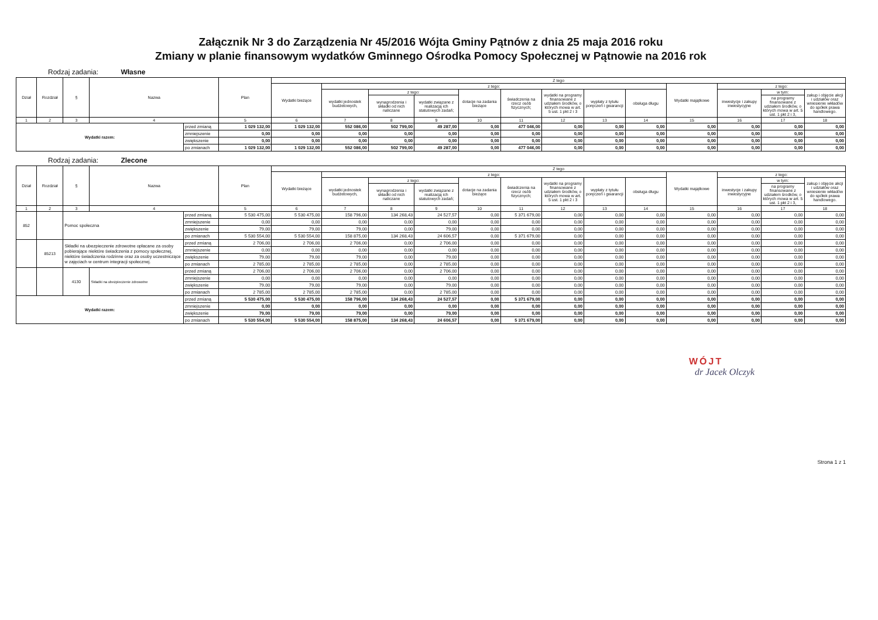Załącznik Nr 3 do Zarządzenia Nr 45/2016 Wójta Gminy Pątnów z dnia 25 maja 2016 roku
Zmiany w planie finansowym wydatków Gminnego Ośrodka Pomocy Społecznej w Pątnowie na 2016 rok
Rodzaj zadania: Własne
| Dział | Rozdział | § | Nazwa | | Plan | Z tego | | | | | | | | | | | | |
| --- | --- | --- | --- | --- | --- | --- | --- | --- | --- | --- | --- | --- | --- | --- | --- | --- | --- | --- |
| | | | | | | Wydatki bieżące | z tego: | | | | | | | | Wydatki majątkowe | z tego: | | |
| | | | | | | | wydatki jednostek budżetowych, | z tego: | | dotacje na zadania bieżące | świadczenia na rzecz osób fizycznych; | wydatki na programy finansowane z udziałem środków, o których mowa w art. 5 ust. 1 pkt 2 i 3 | wypłaty z tytułu poręczeń i gwarancji | obsługa długu | | inwestycje i zakupy inwestycyjne | w tym: | zakup i objęcie akcji i udziałów oraz wniesienie wkładów do spółek prawa handlowego. |
| | | | | | | | | wynagrodzenia i składki od nich naliczane | wydatki związane z realizacją ich statutowych zadań; | | | | | | | | na programy finansowane z udziałem środków, o których mowa w art. 5 ust. 1 pkt 2 i 3, | |
| 1 | 2 | 3 | 4 | | 5 | 6 | 7 | 8 | 9 | 10 | 11 | 12 | 13 | 14 | 15 | 16 | 17 | 18 |
| Wydatki razem: | | | | przed zmianą | 1 029 132,00 | 1 029 132,00 | 552 086,00 | 502 799,00 | 49 287,00 | 0,00 | 477 046,00 | 0,00 | 0,00 | 0,00 | 0,00 | 0,00 | 0,00 | 0,00 |
| | | | | zmniejszenie | 0,00 | 0,00 | 0,00 | 0,00 | 0,00 | 0,00 | 0,00 | 0,00 | 0,00 | 0,00 | 0,00 | 0,00 | 0,00 | 0,00 |
| | | | | zwiększenie | 0,00 | 0,00 | 0,00 | 0,00 | 0,00 | 0,00 | 0,00 | 0,00 | 0,00 | 0,00 | 0,00 | 0,00 | 0,00 | 0,00 |
| | | | | po zmianach | 1 029 132,00 | 1 029 132,00 | 552 086,00 | 502 799,00 | 49 287,00 | 0,00 | 477 046,00 | 0,00 | 0,00 | 0,00 | 0,00 | 0,00 | 0,00 | 0,00 |
Rodzaj zadania: Zlecone
| Dział | Rozdział | § | Nazwa | | Plan | Z tego | | | | | | | | | | | | |
| --- | --- | --- | --- | --- | --- | --- | --- | --- | --- | --- | --- | --- | --- | --- | --- | --- | --- | --- |
| | | | | | | Wydatki bieżące | z tego: | | | | | | | | Wydatki majątkowe | z tego: | | |
| | | | | | | | wydatki jednostek budżetowych, | z tego: | | dotacje na zadania bieżące | świadczenia na rzecz osób fizycznych; | wydatki na programy finansowane z udziałem środków, o których mowa w art. 5 ust. 1 pkt 2 i 3 | wypłaty z tytułu poręczeń i gwarancji | obsługa długu | | inwestycje i zakupy inwestycyjne | w tym: | zakup i objęcie akcji i udziałów oraz wniesienie wkładów do spółek prawa handlowego. |
| | | | | | | | | wynagrodzenia i składki od nich naliczane | wydatki związane z realizacją ich statutowych zadań; | | | | | | | | na programy finansowane z udziałem środków, o których mowa w art. 5 ust. 1 pkt 2 i 3, | |
| 1 | 2 | 3 | 4 | | 5 | 6 | 7 | 8 | 9 | 10 | 11 | 12 | 13 | 14 | 15 | 16 | 17 | 18 |
| 852 | | Pomoc społeczna | | przed zmianą | 5 530 475,00 | 5 530 475,00 | 158 796,00 | 134 268,43 | 24 527,57 | 0,00 | 5 371 679,00 | 0,00 | 0,00 | 0,00 | 0,00 | 0,00 | 0,00 | 0,00 |
| | | | | zmniejszenie | 0,00 | 0,00 | 0,00 | 0,00 | 0,00 | 0,00 | 0,00 | 0,00 | 0,00 | 0,00 | 0,00 | 0,00 | 0,00 | 0,00 |
| | | | | zwiększenie | 79,00 | 79,00 | 79,00 | 0,00 | 79,00 | 0,00 | 0,00 | 0,00 | 0,00 | 0,00 | 0,00 | 0,00 | 0,00 | 0,00 |
| | | | | po zmianach | 5 530 554,00 | 5 530 554,00 | 158 875,00 | 134 268,43 | 24 606,57 | 0,00 | 5 371 679,00 | 0,00 | 0,00 | 0,00 | 0,00 | 0,00 | 0,00 | 0,00 |
| | 85213 | Składki na ubezpieczenie zdrowotne opłacane za osoby pobierające niektóre świadczenia z pomocy społecznej, niektóre świadczenia rodzinne oraz za osoby uczestniczące w zajęciach w centrum integracji społecznej. | | przed zmianą | 2 706,00 | 2 706,00 | 2 706,00 | 0,00 | 2 706,00 | 0,00 | 0,00 | 0,00 | 0,00 | 0,00 | 0,00 | 0,00 | 0,00 | 0,00 |
| | | | | zmniejszenie | 0,00 | 0,00 | 0,00 | 0,00 | 0,00 | 0,00 | 0,00 | 0,00 | 0,00 | 0,00 | 0,00 | 0,00 | 0,00 | 0,00 |
| | | | | zwiększenie | 79,00 | 79,00 | 79,00 | 0,00 | 79,00 | 0,00 | 0,00 | 0,00 | 0,00 | 0,00 | 0,00 | 0,00 | 0,00 | 0,00 |
| | | | | po zmianach | 2 785,00 | 2 785,00 | 2 785,00 | 0,00 | 2 785,00 | 0,00 | 0,00 | 0,00 | 0,00 | 0,00 | 0,00 | 0,00 | 0,00 | 0,00 |
| | | 4130 | Składki na ubezpieczenie zdrowotne | przed zmianą | 2 706,00 | 2 706,00 | 2 706,00 | 0,00 | 2 706,00 | 0,00 | 0,00 | 0,00 | 0,00 | 0,00 | 0,00 | 0,00 | 0,00 | 0,00 |
| | | | | zmniejszenie | 0,00 | 0,00 | 0,00 | 0,00 | 0,00 | 0,00 | 0,00 | 0,00 | 0,00 | 0,00 | 0,00 | 0,00 | 0,00 | 0,00 |
| | | | | zwiększenie | 79,00 | 79,00 | 79,00 | 0,00 | 79,00 | 0,00 | 0,00 | 0,00 | 0,00 | 0,00 | 0,00 | 0,00 | 0,00 | 0,00 |
| | | | | po zmianach | 2 785,00 | 2 785,00 | 2 785,00 | 0,00 | 2 785,00 | 0,00 | 0,00 | 0,00 | 0,00 | 0,00 | 0,00 | 0,00 | 0,00 | 0,00 |
| Wydatki razem: | | | | przed zmianą | 5 530 475,00 | 5 530 475,00 | 158 796,00 | 134 268,43 | 24 527,57 | 0,00 | 5 371 679,00 | 0,00 | 0,00 | 0,00 | 0,00 | 0,00 | 0,00 | 0,00 |
| | | | | zmniejszenie | 0,00 | 0,00 | 0,00 | 0,00 | 0,00 | 0,00 | 0,00 | 0,00 | 0,00 | 0,00 | 0,00 | 0,00 | 0,00 | 0,00 |
| | | | | zwiększenie | 79,00 | 79,00 | 79,00 | 0,00 | 79,00 | 0,00 | 0,00 | 0,00 | 0,00 | 0,00 | 0,00 | 0,00 | 0,00 | 0,00 |
| | | | | po zmianach | 5 530 554,00 | 5 530 554,00 | 158 875,00 | 134 268,43 | 24 606,57 | 0,00 | 5 371 679,00 | 0,00 | 0,00 | 0,00 | 0,00 | 0,00 | 0,00 | 0,00 |
WÓJT
dr Jacek Olczyk
Strona 1 z 1